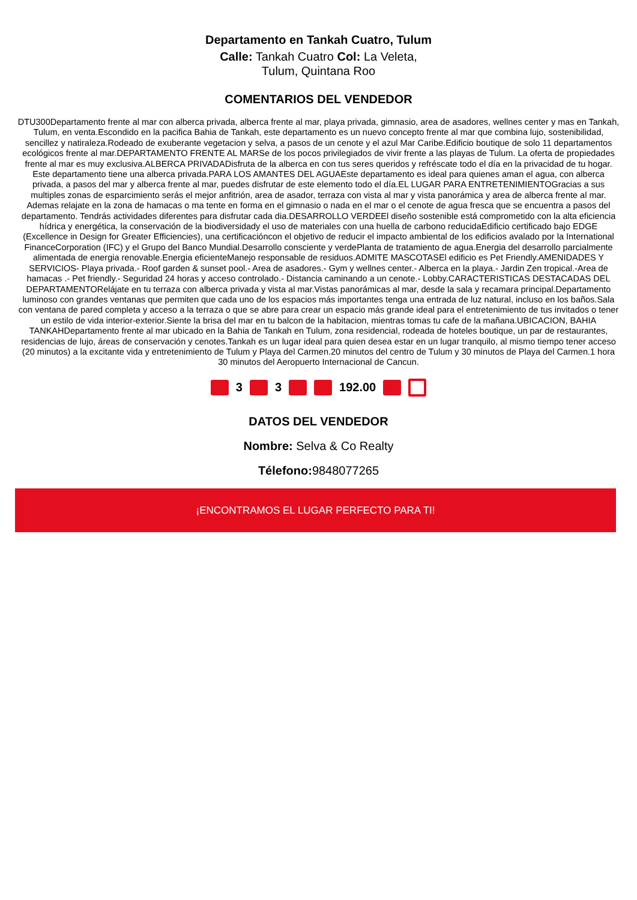Departamento en Tankah Cuatro, Tulum
Calle: Tankah Cuatro Col: La Veleta,
Tulum, Quintana Roo
COMENTARIOS DEL VENDEDOR
DTU300Departamento frente al mar con alberca privada, alberca frente al mar, playa privada, gimnasio, area de asadores, wellnes center y mas en Tankah, Tulum, en venta.Escondido en la pacifica Bahia de Tankah, este departamento es un nuevo concepto frente al mar que combina lujo, sostenibilidad, sencillez y natiraleza.Rodeado de exuberante vegetacion y selva, a pasos de un cenote y el azul Mar Caribe.Edificio boutique de solo 11 departamentos ecológicos frente al mar.DEPARTAMENTO FRENTE AL MARSe de los pocos privilegiados de vivir frente a las playas de Tulum. La oferta de propiedades frente al mar es muy exclusiva.ALBERCA PRIVADADisfruta de la alberca en con tus seres queridos y refréscate todo el día en la privacidad de tu hogar. Este departamento tiene una alberca privada.PARA LOS AMANTES DEL AGUAEste departamento es ideal para quienes aman el agua, con alberca privada, a pasos del mar y alberca frente al mar, puedes disfrutar de este elemento todo el día.EL LUGAR PARA ENTRETENIMIENTOGracias a sus multiples zonas de esparcimiento serás el mejor anfitrión, area de asador, terraza con vista al mar y vista panorámica y area de alberca frente al mar. Ademas relajate en la zona de hamacas o ma tente en forma en el gimnasio o nada en el mar o el cenote de agua fresca que se encuentra a pasos del departamento. Tendrás actividades diferentes para disfrutar cada dia.DESARROLLO VERDEEl diseño sostenible está comprometido con la alta eficiencia hídrica y energética, la conservación de la biodiversidady el uso de materiales con una huella de carbono reducidaEdificio certificado bajo EDGE (Excellence in Design for Greater Efficiencies), una certificacióncon el objetivo de reducir el impacto ambiental de los edificios avalado por la International FinanceCorporation (IFC) y el Grupo del Banco Mundial.Desarrollo consciente y verdePlanta de tratamiento de agua.Energia del desarrollo parcialmente alimentada de energia renovable.Energia eficienteManejo responsable de residuos.ADMITE MASCOTASEl edificio es Pet Friendly.AMENIDADES Y SERVICIOS- Playa privada.- Roof garden & sunset pool.- Area de asadores.- Gym y wellnes center.- Alberca en la playa.- Jardin Zen tropical.-Area de hamacas .- Pet friendly.- Seguridad 24 horas y acceso controlado.- Distancia caminando a un cenote.- Lobby.CARACTERISTICAS DESTACADAS DEL DEPARTAMENTORelájate en tu terraza con alberca privada y vista al mar.Vistas panorámicas al mar, desde la sala y recamara principal.Departamento luminoso con grandes ventanas que permiten que cada uno de los espacios más importantes tenga una entrada de luz natural, incluso en los baños.Sala con ventana de pared completa y acceso a la terraza o que se abre para crear un espacio más grande ideal para el entretenimiento de tus invitados o tener un estilo de vida interior-exterior.Siente la brisa del mar en tu balcon de la habitacion, mientras tomas tu cafe de la mañana.UBICACION, BAHIA TANKAHDepartamento frente al mar ubicado en la Bahia de Tankah en Tulum, zona residencial, rodeada de hoteles boutique, un par de restaurantes, residencias de lujo, áreas de conservación y cenotes.Tankah es un lugar ideal para quien desea estar en un lugar tranquilo, al mismo tiempo tener acceso (20 minutos) a la excitante vida y entretenimiento de Tulum y Playa del Carmen.20 minutos del centro de Tulum y 30 minutos de Playa del Carmen.1 hora 30 minutos del Aeropuerto Internacional de Cancun.
3 3 192.00
DATOS DEL VENDEDOR
Nombre: Selva & Co Realty
Télefono: 9848077265
¡ENCONTRAMOS EL LUGAR PERFECTO PARA TI!